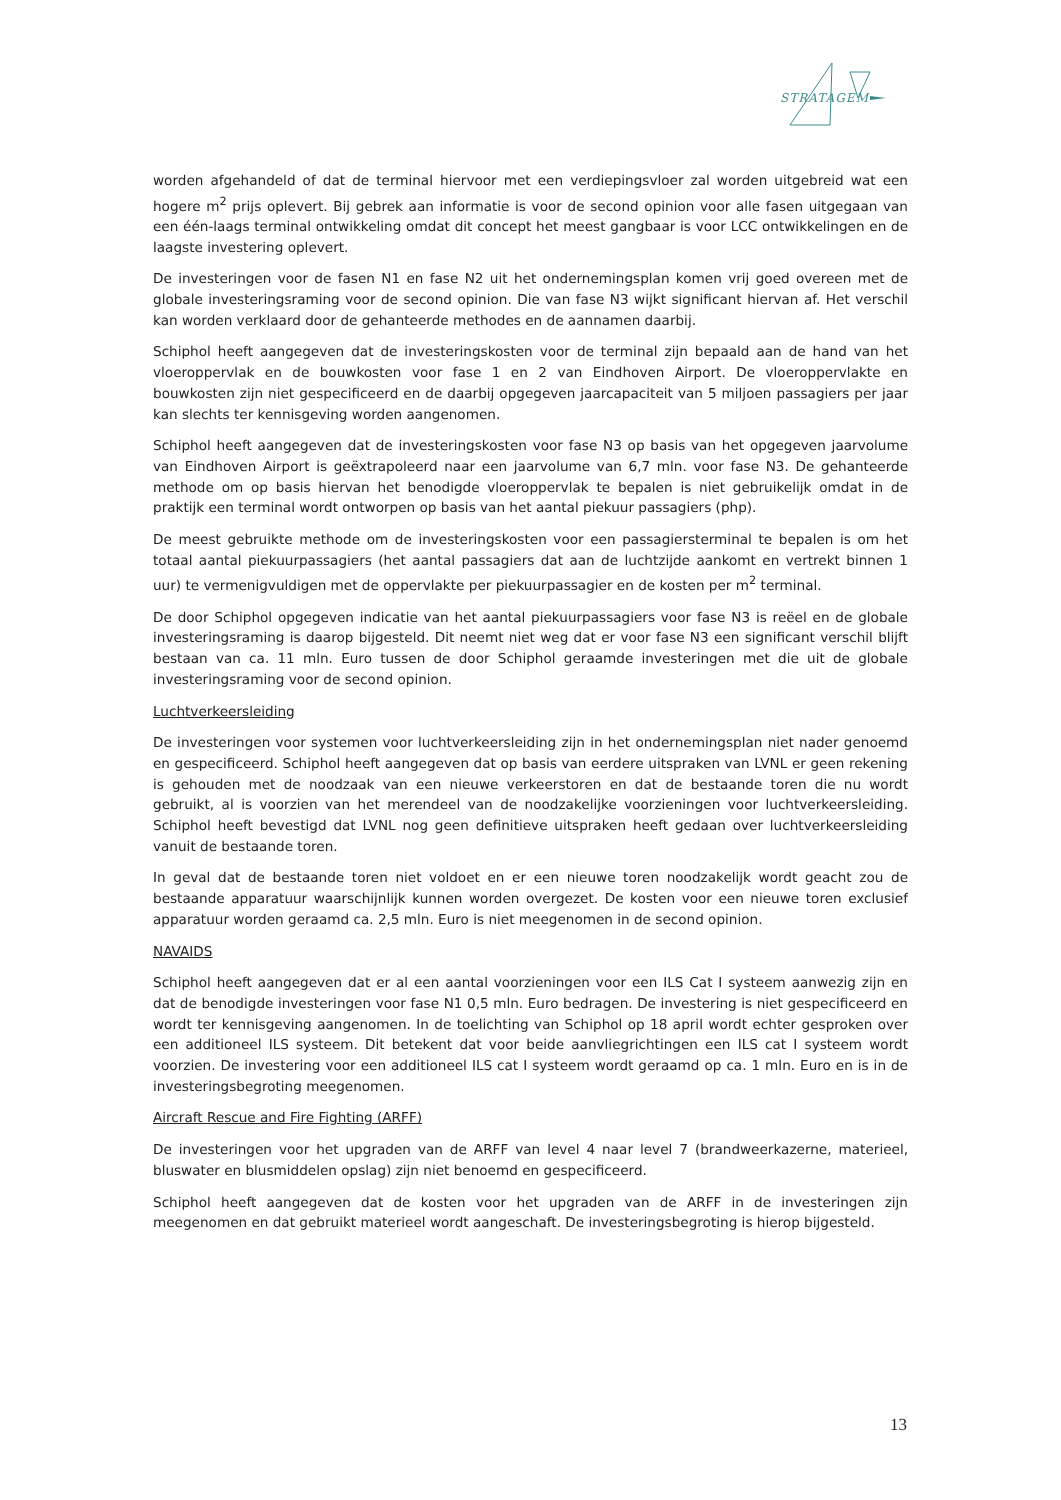STRATAGEM
worden afgehandeld of dat de terminal hiervoor met een verdiepingsvloer zal worden uitgebreid wat een hogere m<sup>2</sup> prijs oplevert. Bij gebrek aan informatie is voor de second opinion voor alle fasen uitgegaan van een één-laags terminal ontwikkeling omdat dit concept het meest gangbaar is voor LCC ontwikkelingen en de laagste investering oplevert.
De investeringen voor de fasen N1 en fase N2 uit het ondernemingsplan komen vrij goed overeen met de globale investeringsraming voor de second opinion. Die van fase N3 wijkt significant hiervan af. Het verschil kan worden verklaard door de gehanteerde methodes en de aannamen daarbij.
Schiphol heeft aangegeven dat de investeringskosten voor de terminal zijn bepaald aan de hand van het vloeroppervlak en de bouwkosten voor fase 1 en 2 van Eindhoven Airport. De vloeroppervlakte en bouwkosten zijn niet gespecificeerd en de daarbij opgegeven jaarcapaciteit van 5 miljoen passagiers per jaar kan slechts ter kennisgeving worden aangenomen.
Schiphol heeft aangegeven dat de investeringskosten voor fase N3 op basis van het opgegeven jaarvolume van Eindhoven Airport is geëxtrapoleerd naar een jaarvolume van 6,7 mln. voor fase N3. De gehanteerde methode om op basis hiervan het benodigde vloeroppervlak te bepalen is niet gebruikelijk omdat in de praktijk een terminal wordt ontworpen op basis van het aantal piekuur passagiers (php).
De meest gebruikte methode om de investeringskosten voor een passagiersterminal te bepalen is om het totaal aantal piekuurpassagiers (het aantal passagiers dat aan de luchtzijde aankomt en vertrekt binnen 1 uur) te vermenigvuldigen met de oppervlakte per piekuurpassagier en de kosten per m<sup>2</sup> terminal.
De door Schiphol opgegeven indicatie van het aantal piekuurpassagiers voor fase N3 is reëel en de globale investeringsraming is daarop bijgesteld. Dit neemt niet weg dat er voor fase N3 een significant verschil blijft bestaan van ca. 11 mln. Euro tussen de door Schiphol geraamde investeringen met die uit de globale investeringsraming voor de second opinion.
Luchtverkeersleiding
De investeringen voor systemen voor luchtverkeersleiding zijn in het ondernemingsplan niet nader genoemd en gespecificeerd. Schiphol heeft aangegeven dat op basis van eerdere uitspraken van LVNL er geen rekening is gehouden met de noodzaak van een nieuwe verkeerstoren en dat de bestaande toren die nu wordt gebruikt, al is voorzien van het merendeel van de noodzakelijke voorzieningen voor luchtverkeersleiding. Schiphol heeft bevestigd dat LVNL nog geen definitieve uitspraken heeft gedaan over luchtverkeersleiding vanuit de bestaande toren.
In geval dat de bestaande toren niet voldoet en er een nieuwe toren noodzakelijk wordt geacht zou de bestaande apparatuur waarschijnlijk kunnen worden overgezet. De kosten voor een nieuwe toren exclusief apparatuur worden geraamd ca. 2,5 mln. Euro is niet meegenomen in de second opinion.
NAVAIDS
Schiphol heeft aangegeven dat er al een aantal voorzieningen voor een ILS Cat I systeem aanwezig zijn en dat de benodigde investeringen voor fase N1 0,5 mln. Euro bedragen. De investering is niet gespecificeerd en wordt ter kennisgeving aangenomen. In de toelichting van Schiphol op 18 april wordt echter gesproken over een additioneel ILS systeem. Dit betekent dat voor beide aanvliegrichtingen een ILS cat I systeem wordt voorzien. De investering voor een additioneel ILS cat I systeem wordt geraamd op ca. 1 mln. Euro en is in de investeringsbegroting meegenomen.
Aircraft Rescue and Fire Fighting (ARFF)
De investeringen voor het upgraden van de ARFF van level 4 naar level 7 (brandweerkazerne, materieel, bluswater en blusmiddelen opslag) zijn niet benoemd en gespecificeerd.
Schiphol heeft aangegeven dat de kosten voor het upgraden van de ARFF in de investeringen zijn meegenomen en dat gebruikt materieel wordt aangeschaft. De investeringsbegroting is hierop bijgesteld.
13